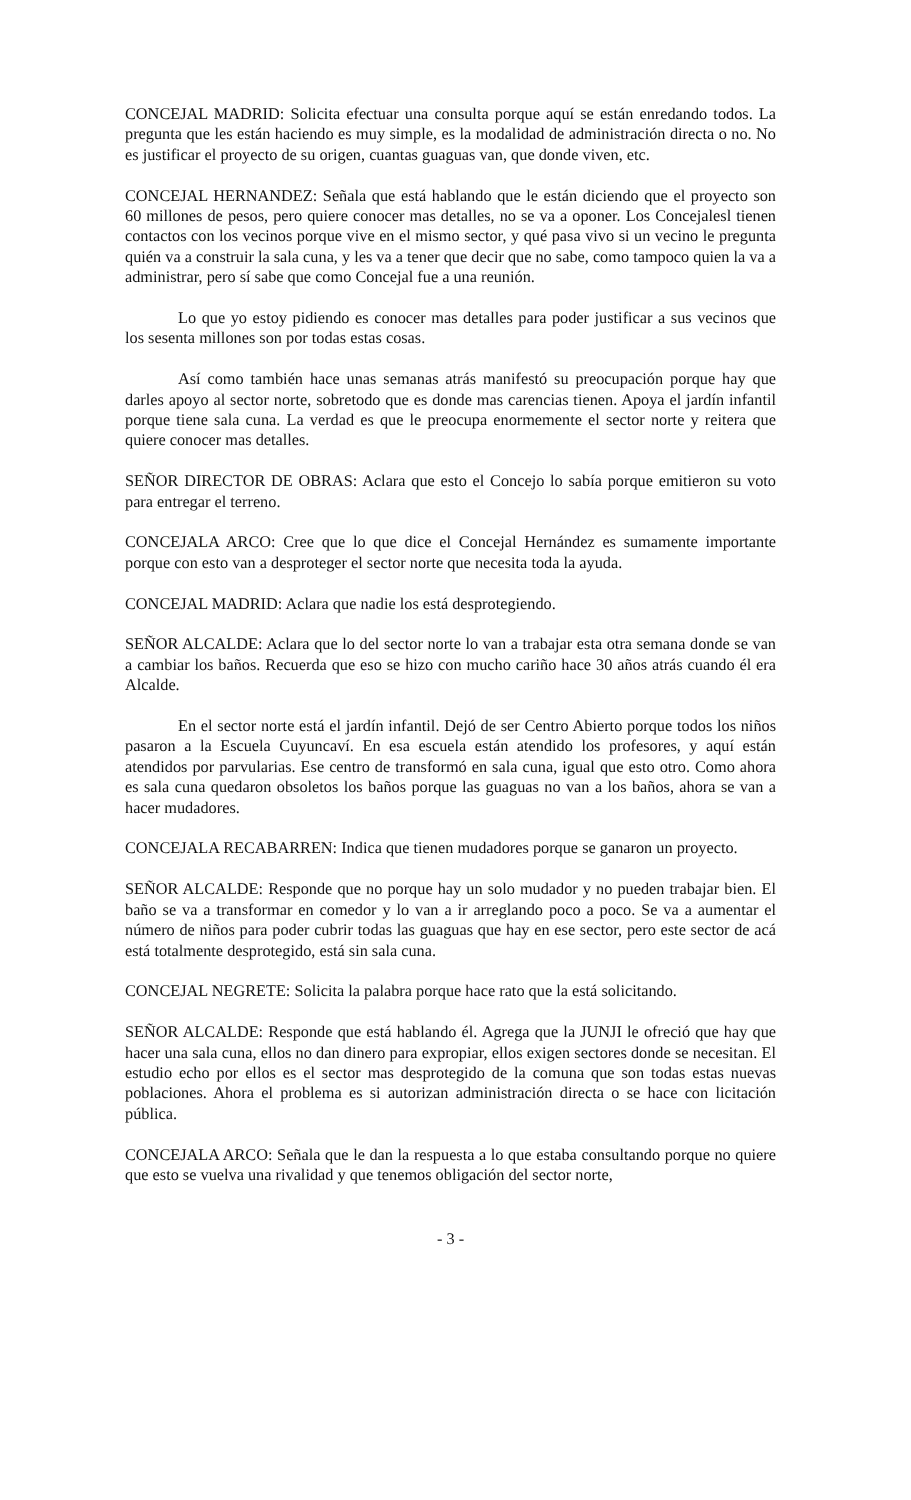CONCEJAL MADRID: Solicita efectuar una consulta porque aquí se están enredando todos. La pregunta que les están haciendo es muy simple, es la modalidad de administración directa o no. No es justificar el proyecto de su origen, cuantas guaguas van, que donde viven, etc.
CONCEJAL HERNANDEZ: Señala que está hablando que le están diciendo que el proyecto son 60 millones de pesos, pero quiere conocer mas detalles, no se va a oponer. Los Concejalesl tienen contactos con los vecinos porque vive en el mismo sector, y qué pasa vivo si un vecino le pregunta quién va a construir la sala cuna, y les va a tener que decir que no sabe, como tampoco quien la va a administrar, pero sí sabe que como Concejal fue a una reunión.
Lo que yo estoy pidiendo es conocer mas detalles para poder justificar a sus vecinos que los sesenta millones son por todas estas cosas.
Así como también hace unas semanas atrás manifestó su preocupación porque hay que darles apoyo al sector norte, sobretodo que es donde mas carencias tienen. Apoya el jardín infantil porque tiene sala cuna. La verdad es que le preocupa enormemente el sector norte y reitera que quiere conocer mas detalles.
SEÑOR DIRECTOR DE OBRAS: Aclara que esto el Concejo lo sabía porque emitieron su voto para entregar el terreno.
CONCEJALA ARCO: Cree que lo que dice el Concejal Hernández es sumamente importante porque con esto van a desproteger el sector norte que necesita toda la ayuda.
CONCEJAL MADRID: Aclara que nadie los está desprotegiendo.
SEÑOR ALCALDE: Aclara que lo del sector norte lo van a trabajar esta otra semana donde se van a cambiar los baños. Recuerda que eso se hizo con mucho cariño hace 30 años atrás cuando él era Alcalde.
En el sector norte está el jardín infantil. Dejó de ser Centro Abierto porque todos los niños pasaron a la Escuela Cuyuncaví. En esa escuela están atendido los profesores, y aquí están atendidos por parvularias. Ese centro de transformó en sala cuna, igual que esto otro. Como ahora es sala cuna quedaron obsoletos los baños porque las guaguas no van a los baños, ahora se van a hacer mudadores.
CONCEJALA RECABARREN: Indica que tienen mudadores porque se ganaron un proyecto.
SEÑOR ALCALDE: Responde que no porque hay un solo mudador y no pueden trabajar bien. El baño se va a transformar en comedor y lo van a ir arreglando poco a poco. Se va a aumentar el número de niños para poder cubrir todas las guaguas que hay en ese sector, pero este sector de acá está totalmente desprotegido, está sin sala cuna.
CONCEJAL NEGRETE: Solicita la palabra porque hace rato que la está solicitando.
SEÑOR ALCALDE: Responde que está hablando él. Agrega que la JUNJI le ofreció que hay que hacer una sala cuna, ellos no dan dinero para expropiar, ellos exigen sectores donde se necesitan. El estudio echo por ellos es el sector mas desprotegido de la comuna que son todas estas nuevas poblaciones. Ahora el problema es si autorizan administración directa o se hace con licitación pública.
CONCEJALA ARCO: Señala que le dan la respuesta a lo que estaba consultando porque no quiere que esto se vuelva una rivalidad y que tenemos obligación del sector norte,
- 3 -